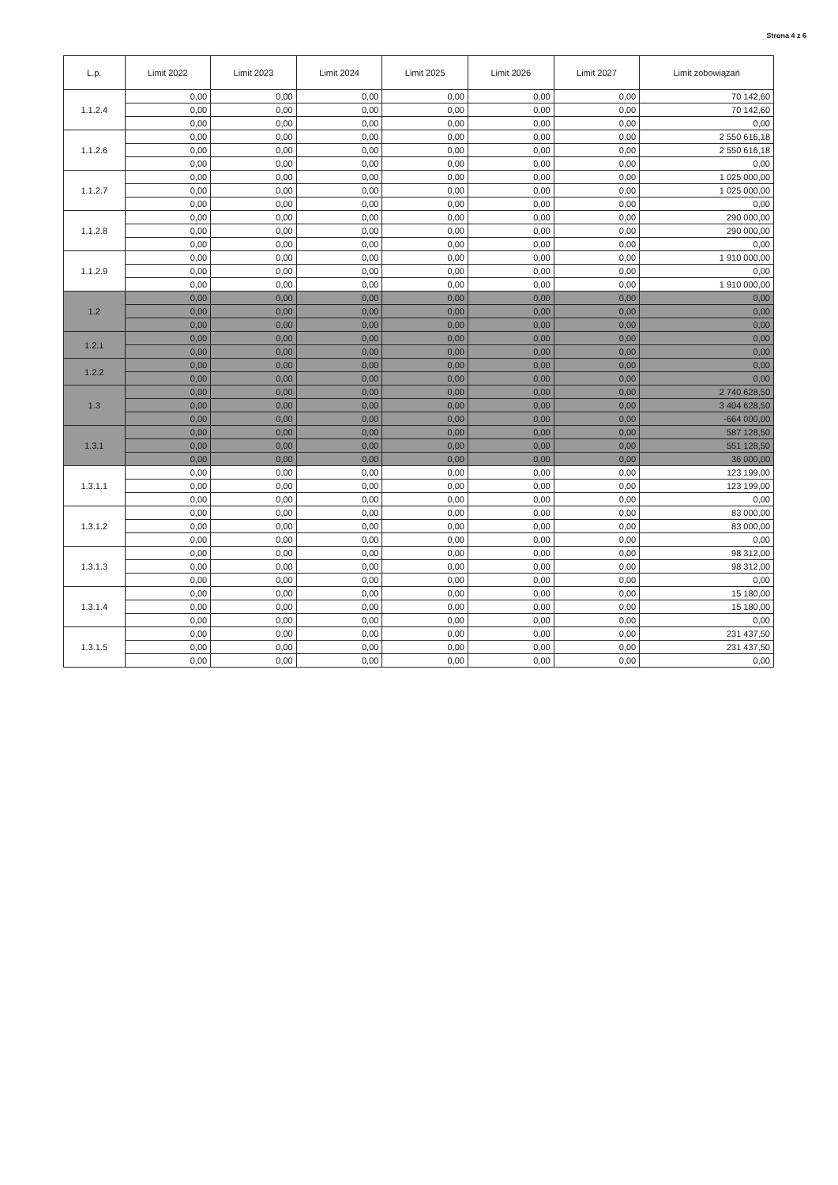Strona 4 z 6
| L.p. | Limit 2022 | Limit 2023 | Limit 2024 | Limit 2025 | Limit 2026 | Limit 2027 | Limit zobowiązań |
| --- | --- | --- | --- | --- | --- | --- | --- |
| 1.1.2.4 | 0,00 | 0,00 | 0,00 | 0,00 | 0,00 | 0,00 | 70 142,60 |
| | 0,00 | 0,00 | 0,00 | 0,00 | 0,00 | 0,00 | 70 142,60 |
| | 0,00 | 0,00 | 0,00 | 0,00 | 0,00 | 0,00 | 0,00 |
| 1.1.2.6 | 0,00 | 0,00 | 0,00 | 0,00 | 0,00 | 0,00 | 2 550 616,18 |
| | 0,00 | 0,00 | 0,00 | 0,00 | 0,00 | 0,00 | 2 550 616,18 |
| | 0,00 | 0,00 | 0,00 | 0,00 | 0,00 | 0,00 | 0,00 |
| 1.1.2.7 | 0,00 | 0,00 | 0,00 | 0,00 | 0,00 | 0,00 | 1 025 000,00 |
| | 0,00 | 0,00 | 0,00 | 0,00 | 0,00 | 0,00 | 1 025 000,00 |
| | 0,00 | 0,00 | 0,00 | 0,00 | 0,00 | 0,00 | 0,00 |
| 1.1.2.8 | 0,00 | 0,00 | 0,00 | 0,00 | 0,00 | 0,00 | 290 000,00 |
| | 0,00 | 0,00 | 0,00 | 0,00 | 0,00 | 0,00 | 290 000,00 |
| | 0,00 | 0,00 | 0,00 | 0,00 | 0,00 | 0,00 | 0,00 |
| 1.1.2.9 | 0,00 | 0,00 | 0,00 | 0,00 | 0,00 | 0,00 | 1 910 000,00 |
| | 0,00 | 0,00 | 0,00 | 0,00 | 0,00 | 0,00 | 0,00 |
| | 0,00 | 0,00 | 0,00 | 0,00 | 0,00 | 0,00 | 1 910 000,00 |
| 1.2 | 0,00 | 0,00 | 0,00 | 0,00 | 0,00 | 0,00 | 0,00 |
| | 0,00 | 0,00 | 0,00 | 0,00 | 0,00 | 0,00 | 0,00 |
| | 0,00 | 0,00 | 0,00 | 0,00 | 0,00 | 0,00 | 0,00 |
| 1.2.1 | 0,00 | 0,00 | 0,00 | 0,00 | 0,00 | 0,00 | 0,00 |
| | 0,00 | 0,00 | 0,00 | 0,00 | 0,00 | 0,00 | 0,00 |
| 1.2.2 | 0,00 | 0,00 | 0,00 | 0,00 | 0,00 | 0,00 | 0,00 |
| | 0,00 | 0,00 | 0,00 | 0,00 | 0,00 | 0,00 | 0,00 |
| 1.3 | 0,00 | 0,00 | 0,00 | 0,00 | 0,00 | 0,00 | 2 740 628,50 |
| | 0,00 | 0,00 | 0,00 | 0,00 | 0,00 | 0,00 | 3 404 628,50 |
| | 0,00 | 0,00 | 0,00 | 0,00 | 0,00 | 0,00 | -664 000,00 |
| 1.3.1 | 0,00 | 0,00 | 0,00 | 0,00 | 0,00 | 0,00 | 587 128,50 |
| | 0,00 | 0,00 | 0,00 | 0,00 | 0,00 | 0,00 | 551 128,50 |
| | 0,00 | 0,00 | 0,00 | 0,00 | 0,00 | 0,00 | 36 000,00 |
| 1.3.1.1 | 0,00 | 0,00 | 0,00 | 0,00 | 0,00 | 0,00 | 123 199,00 |
| | 0,00 | 0,00 | 0,00 | 0,00 | 0,00 | 0,00 | 123 199,00 |
| | 0,00 | 0,00 | 0,00 | 0,00 | 0,00 | 0,00 | 0,00 |
| 1.3.1.2 | 0,00 | 0,00 | 0,00 | 0,00 | 0,00 | 0,00 | 83 000,00 |
| | 0,00 | 0,00 | 0,00 | 0,00 | 0,00 | 0,00 | 83 000,00 |
| | 0,00 | 0,00 | 0,00 | 0,00 | 0,00 | 0,00 | 0,00 |
| 1.3.1.3 | 0,00 | 0,00 | 0,00 | 0,00 | 0,00 | 0,00 | 98 312,00 |
| | 0,00 | 0,00 | 0,00 | 0,00 | 0,00 | 0,00 | 98 312,00 |
| | 0,00 | 0,00 | 0,00 | 0,00 | 0,00 | 0,00 | 0,00 |
| 1.3.1.4 | 0,00 | 0,00 | 0,00 | 0,00 | 0,00 | 0,00 | 15 180,00 |
| | 0,00 | 0,00 | 0,00 | 0,00 | 0,00 | 0,00 | 15 180,00 |
| | 0,00 | 0,00 | 0,00 | 0,00 | 0,00 | 0,00 | 0,00 |
| 1.3.1.5 | 0,00 | 0,00 | 0,00 | 0,00 | 0,00 | 0,00 | 231 437,50 |
| | 0,00 | 0,00 | 0,00 | 0,00 | 0,00 | 0,00 | 231 437,50 |
| | 0,00 | 0,00 | 0,00 | 0,00 | 0,00 | 0,00 | 0,00 |